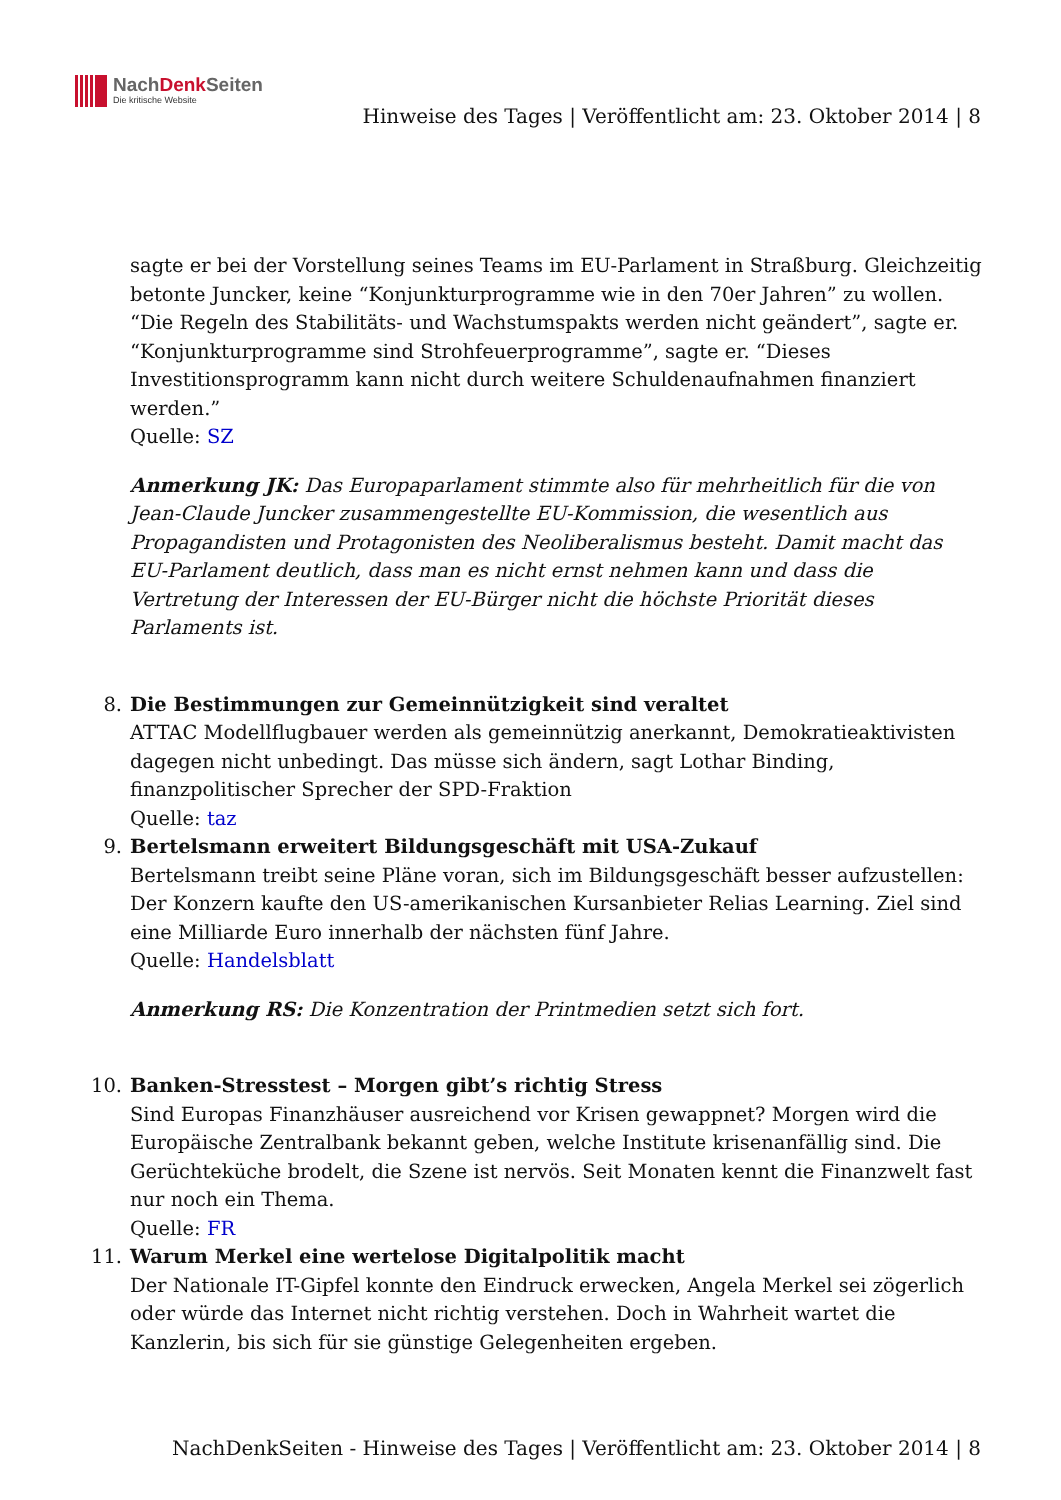NachDenk Seiten
Die kritische Website
Hinweise des Tages | Veröffentlicht am: 23. Oktober 2014 | 8
sagte er bei der Vorstellung seines Teams im EU-Parlament in Straßburg. Gleichzeitig betonte Juncker, keine “Konjunkturprogramme wie in den 70er Jahren” zu wollen. “Die Regeln des Stabilitäts- und Wachstumspakts werden nicht geändert”, sagte er. “Konjunkturprogramme sind Strohfeuerprogramme”, sagte er. “Dieses Investitionsprogramm kann nicht durch weitere Schuldenaufnahmen finanziert werden.”
Quelle: SZ
Anmerkung JK: Das Europaparlament stimmte also für mehrheitlich für die von Jean-Claude Juncker zusammengestellte EU-Kommission, die wesentlich aus Propagandisten und Protagonisten des Neoliberalismus besteht. Damit macht das EU-Parlament deutlich, dass man es nicht ernst nehmen kann und dass die Vertretung der Interessen der EU-Bürger nicht die höchste Priorität dieses Parlaments ist.
8.
Die Bestimmungen zur Gemeinnützigkeit sind veraltet
ATTAC Modellflugbauer werden als gemeinnützig anerkannt, Demokratieaktivisten dagegen nicht unbedingt. Das müsse sich ändern, sagt Lothar Binding, finanzpolitischer Sprecher der SPD-Fraktion
Quelle: taz
9.
Bertelsmann erweitert Bildungsgeschäft mit USA-Zukauf
Bertelsmann treibt seine Pläne voran, sich im Bildungsgeschäft besser aufzustellen: Der Konzern kaufte den US-amerikanischen Kursanbieter Relias Learning. Ziel sind eine Milliarde Euro innerhalb der nächsten fünf Jahre.
Quelle: Handelsblatt
Anmerkung RS: Die Konzentration der Printmedien setzt sich fort.
10.
Banken-Stresstest – Morgen gibt’s richtig Stress
Sind Europas Finanzhäuser ausreichend vor Krisen gewappnet? Morgen wird die Europäische Zentralbank bekannt geben, welche Institute krisenanfällig sind. Die Gerüchteküche brodelt, die Szene ist nervös. Seit Monaten kennt die Finanzwelt fast nur noch ein Thema.
Quelle: FR
11.
Warum Merkel eine wertelose Digitalpolitik macht
Der Nationale IT-Gipfel konnte den Eindruck erwecken, Angela Merkel sei zögerlich oder würde das Internet nicht richtig verstehen. Doch in Wahrheit wartet die Kanzlerin, bis sich für sie günstige Gelegenheiten ergeben.
NachDenkSeiten - Hinweise des Tages | Veröffentlicht am: 23. Oktober 2014 | 8